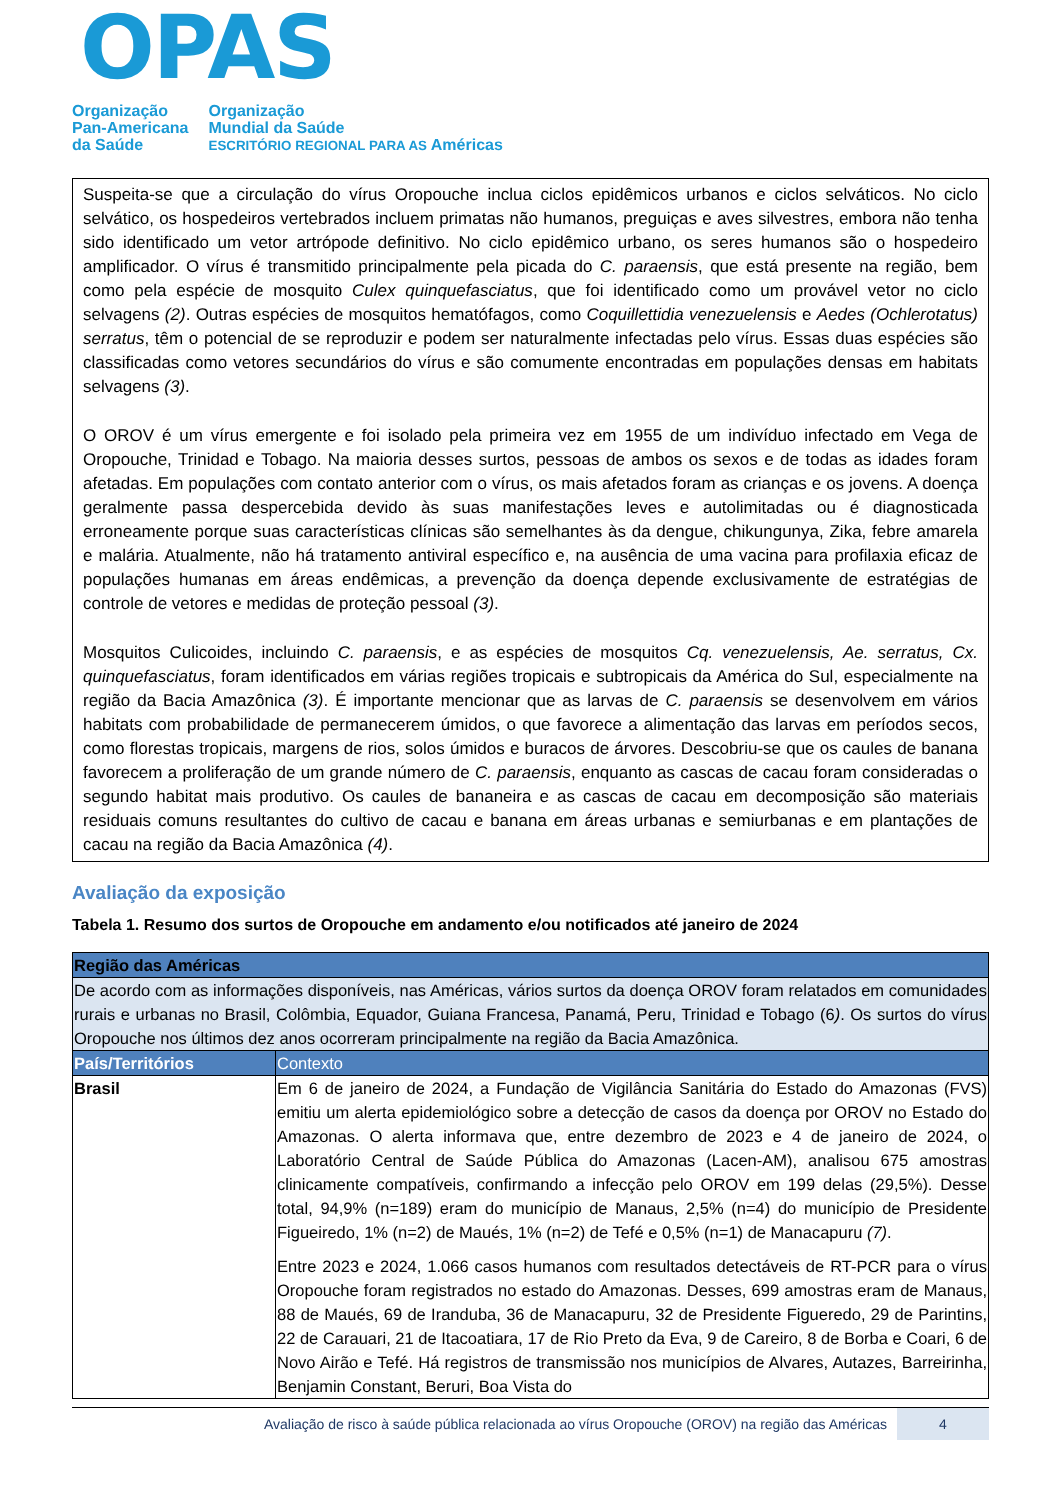OPAS
Organização
Pan-Americana
da Saúde
Organização
Mundial da Saúde
ESCRITÓRIO REGIONAL PARA AS Américas
Suspeita-se que a circulação do vírus Oropouche inclua ciclos epidêmicos urbanos e ciclos selváticos. No ciclo selvático, os hospedeiros vertebrados incluem primatas não humanos, preguiças e aves silvestres, embora não tenha sido identificado um vetor artrópode definitivo. No ciclo epidêmico urbano, os seres humanos são o hospedeiro amplificador. O vírus é transmitido principalmente pela picada do C. paraensis, que está presente na região, bem como pela espécie de mosquito Culex quinquefasciatus, que foi identificado como um provável vetor no ciclo selvagens (2). Outras espécies de mosquitos hematófagos, como Coquillettidia venezuelensis e Aedes (Ochlerotatus) serratus, têm o potencial de se reproduzir e podem ser naturalmente infectadas pelo vírus. Essas duas espécies são classificadas como vetores secundários do vírus e são comumente encontradas em populações densas em habitats selvagens (3).
O OROV é um vírus emergente e foi isolado pela primeira vez em 1955 de um indivíduo infectado em Vega de Oropouche, Trinidad e Tobago. Na maioria desses surtos, pessoas de ambos os sexos e de todas as idades foram afetadas. Em populações com contato anterior com o vírus, os mais afetados foram as crianças e os jovens. A doença geralmente passa despercebida devido às suas manifestações leves e autolimitadas ou é diagnosticada erroneamente porque suas características clínicas são semelhantes às da dengue, chikungunya, Zika, febre amarela e malária. Atualmente, não há tratamento antiviral específico e, na ausência de uma vacina para profilaxia eficaz de populações humanas em áreas endêmicas, a prevenção da doença depende exclusivamente de estratégias de controle de vetores e medidas de proteção pessoal (3).
Mosquitos Culicoides, incluindo C. paraensis, e as espécies de mosquitos Cq. venezuelensis, Ae. serratus, Cx. quinquefasciatus, foram identificados em várias regiões tropicais e subtropicais da América do Sul, especialmente na região da Bacia Amazônica (3). É importante mencionar que as larvas de C. paraensis se desenvolvem em vários habitats com probabilidade de permanecerem úmidos, o que favorece a alimentação das larvas em períodos secos, como florestas tropicais, margens de rios, solos úmidos e buracos de árvores. Descobriu-se que os caules de banana favorecem a proliferação de um grande número de C. paraensis, enquanto as cascas de cacau foram consideradas o segundo habitat mais produtivo. Os caules de bananeira e as cascas de cacau em decomposição são materiais residuais comuns resultantes do cultivo de cacau e banana em áreas urbanas e semiurbanas e em plantações de cacau na região da Bacia Amazônica (4).
Avaliação da exposição
Tabela 1. Resumo dos surtos de Oropouche em andamento e/ou notificados até janeiro de 2024
| Região das Américas | |
| De acordo com as informações disponíveis, nas Américas, vários surtos da doença OROV foram relatados em comunidades rurais e urbanas no Brasil, Colômbia, Equador, Guiana Francesa, Panamá, Peru, Trinidad e Tobago (6 ) . Os surtos do vírus Oropouche nos últimos dez anos ocorreram principalmente na região da Bacia Amazônica. | |
| País/Territórios | Contexto |
| Brasil | Em 6 de janeiro de 2024, a Fundação de Vigilância Sanitária do Estado do Amazonas (FVS) emitiu um alerta epidemiológico sobre a detecção de casos da doença por OROV no Estado do Amazonas. O alerta informava que, entre dezembro de 2023 e 4 de janeiro de 2024, o Laboratório Central de Saúde Pública do Amazonas (Lacen-AM), analisou 675 amostras clinicamente compatíveis, confirmando a infecção pelo OROV em 199 delas (29,5%). Desse total, 94,9% (n=189) eram do município de Manaus, 2,5% (n=4) do município de Presidente Figueiredo, 1% (n=2) de Maués, 1% (n=2) de Tefé e 0,5% (n=1) de Manacapuru (7) . Entre 2023 e 2024, 1.066 casos humanos com resultados detectáveis de RT-PCR para o vírus Oropouche foram registrados no estado do Amazonas. Desses, 699 amostras eram de Manaus, 88 de Maués, 69 de Iranduba, 36 de Manacapuru, 32 de Presidente Figueredo, 29 de Parintins, 22 de Carauari, 21 de Itacoatiara, 17 de Rio Preto da Eva, 9 de Careiro, 8 de Borba e Coari, 6 de Novo Airão e Tefé. Há registros de transmissão nos municípios de Alvares, Autazes, Barreirinha, Benjamin Constant, Beruri, Boa Vista do |
Avaliação de risco à saúde pública relacionada ao vírus Oropouche (OROV) na região das Américas 4